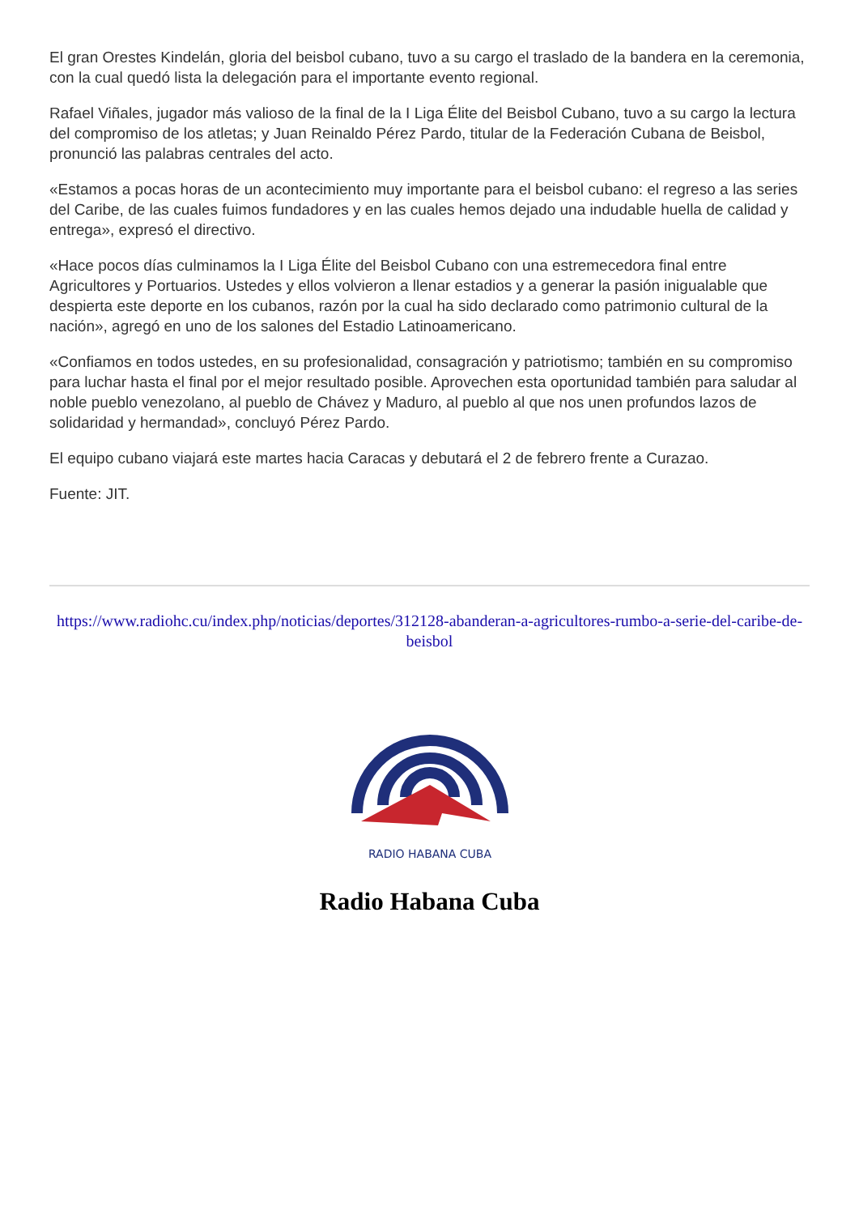El gran Orestes Kindelán, gloria del beisbol cubano, tuvo a su cargo el traslado de la bandera en la ceremonia, con la cual quedó lista la delegación para el importante evento regional.
Rafael Viñales, jugador más valioso de la final de la I Liga Élite del Beisbol Cubano, tuvo a su cargo la lectura del compromiso de los atletas; y Juan Reinaldo Pérez Pardo, titular de la Federación Cubana de Beisbol, pronunció las palabras centrales del acto.
«Estamos a pocas horas de un acontecimiento muy importante para el beisbol cubano: el regreso a las series del Caribe, de las cuales fuimos fundadores y en las cuales hemos dejado una indudable huella de calidad y entrega», expresó el directivo.
«Hace pocos días culminamos la I Liga Élite del Beisbol Cubano con una estremecedora final entre Agricultores y Portuarios. Ustedes y ellos volvieron a llenar estadios y a generar la pasión inigualable que despierta este deporte en los cubanos, razón por la cual ha sido declarado como patrimonio cultural de la nación», agregó en uno de los salones del Estadio Latinoamericano.
«Confiamos en todos ustedes, en su profesionalidad, consagración y patriotismo; también en su compromiso para luchar hasta el final por el mejor resultado posible. Aprovechen esta oportunidad también para saludar al noble pueblo venezolano, al pueblo de Chávez y Maduro, al pueblo al que nos unen profundos lazos de solidaridad y hermandad», concluyó Pérez Pardo.
El equipo cubano viajará este martes hacia Caracas y debutará el 2 de febrero frente a Curazao.
Fuente: JIT.
https://www.radiohc.cu/index.php/noticias/deportes/312128-abanderan-a-agricultores-rumbo-a-serie-del-caribe-de-beisbol
RADIO HABANA CUBA
Radio Habana Cuba